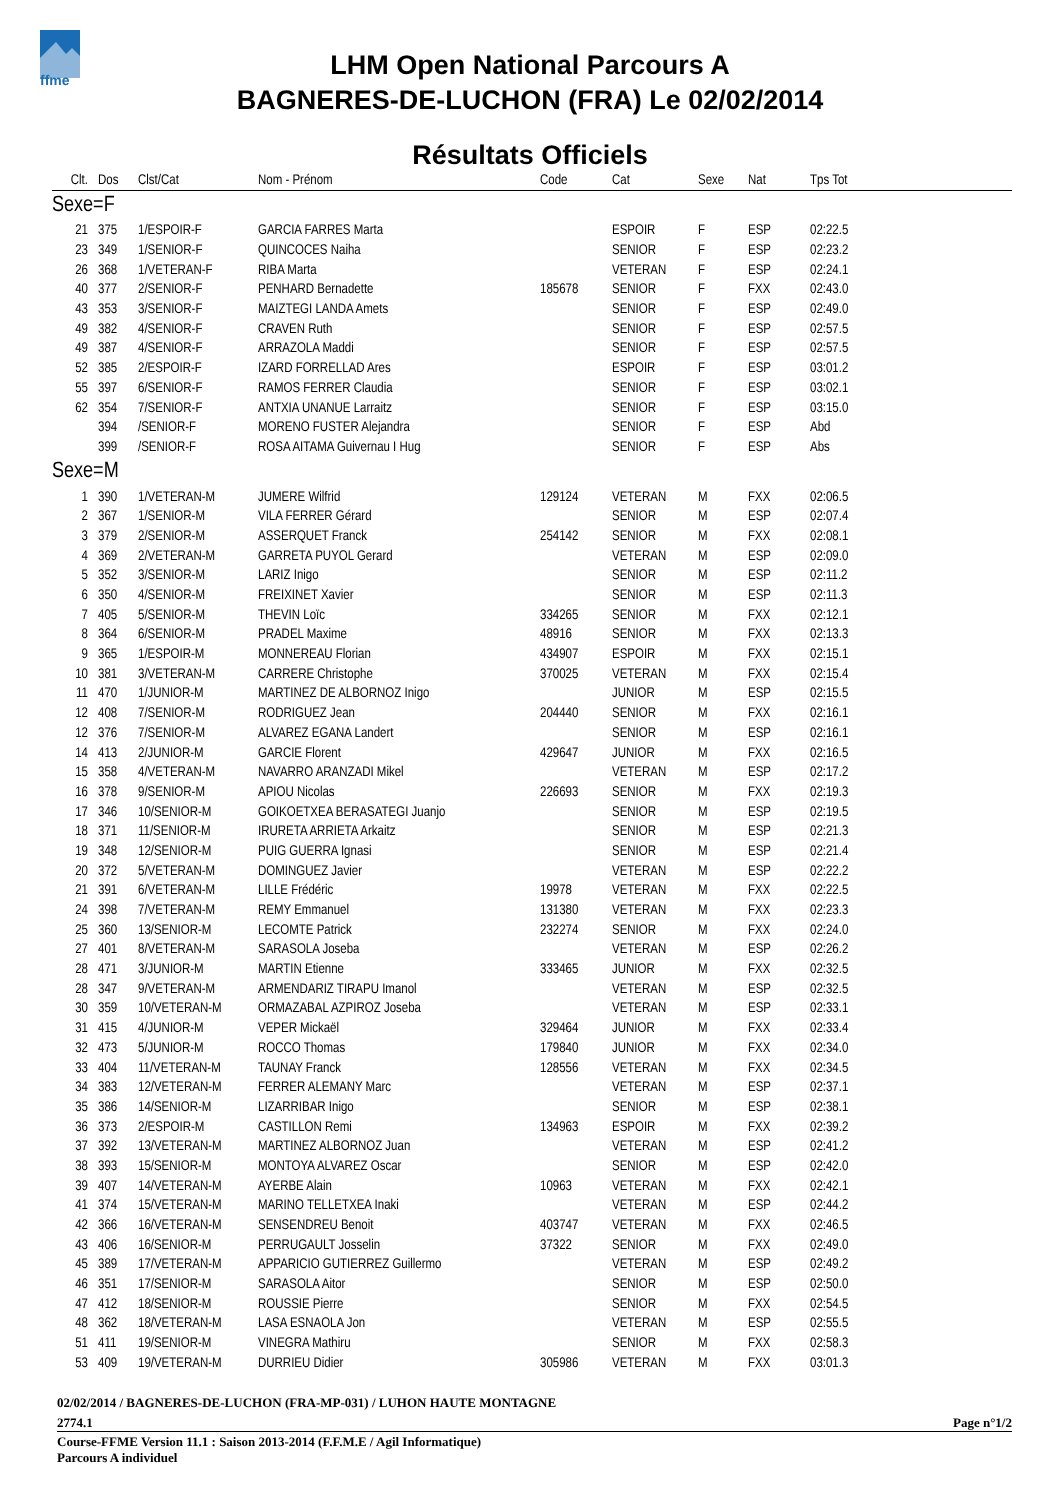ffme
LHM Open National Parcours A
BAGNERES-DE-LUCHON (FRA) Le 02/02/2014
Résultats Officiels
| Clt. | Dos | Clst/Cat | Nom - Prénom | Code | Cat | Sexe | Nat | Tps Tot |
| --- | --- | --- | --- | --- | --- | --- | --- | --- |
| Sexe=F | | | | | | | | |
| 21 | 375 | 1/ESPOIR-F | GARCIA FARRES Marta | | ESPOIR | F | ESP | 02:22.5 |
| 23 | 349 | 1/SENIOR-F | QUINCOCES Naiha | | SENIOR | F | ESP | 02:23.2 |
| 26 | 368 | 1/VETERAN-F | RIBA Marta | | VETERAN | F | ESP | 02:24.1 |
| 40 | 377 | 2/SENIOR-F | PENHARD Bernadette | 185678 | SENIOR | F | FXX | 02:43.0 |
| 43 | 353 | 3/SENIOR-F | MAIZTEGI LANDA Amets | | SENIOR | F | ESP | 02:49.0 |
| 49 | 382 | 4/SENIOR-F | CRAVEN Ruth | | SENIOR | F | ESP | 02:57.5 |
| 49 | 387 | 4/SENIOR-F | ARRAZOLA Maddi | | SENIOR | F | ESP | 02:57.5 |
| 52 | 385 | 2/ESPOIR-F | IZARD FORRELLAD Ares | | ESPOIR | F | ESP | 03:01.2 |
| 55 | 397 | 6/SENIOR-F | RAMOS FERRER Claudia | | SENIOR | F | ESP | 03:02.1 |
| 62 | 354 | 7/SENIOR-F | ANTXIA UNANUE Larraitz | | SENIOR | F | ESP | 03:15.0 |
| | 394 | /SENIOR-F | MORENO FUSTER Alejandra | | SENIOR | F | ESP | Abd |
| | 399 | /SENIOR-F | ROSA AITAMA Guivernau I Hug | | SENIOR | F | ESP | Abs |
| Sexe=M | | | | | | | | |
| 1 | 390 | 1/VETERAN-M | JUMERE Wilfrid | 129124 | VETERAN | M | FXX | 02:06.5 |
| 2 | 367 | 1/SENIOR-M | VILA FERRER Gérard | | SENIOR | M | ESP | 02:07.4 |
| 3 | 379 | 2/SENIOR-M | ASSERQUET Franck | 254142 | SENIOR | M | FXX | 02:08.1 |
| 4 | 369 | 2/VETERAN-M | GARRETA PUYOL Gerard | | VETERAN | M | ESP | 02:09.0 |
| 5 | 352 | 3/SENIOR-M | LARIZ Inigo | | SENIOR | M | ESP | 02:11.2 |
| 6 | 350 | 4/SENIOR-M | FREIXINET Xavier | | SENIOR | M | ESP | 02:11.3 |
| 7 | 405 | 5/SENIOR-M | THEVIN Loïc | 334265 | SENIOR | M | FXX | 02:12.1 |
| 8 | 364 | 6/SENIOR-M | PRADEL Maxime | 48916 | SENIOR | M | FXX | 02:13.3 |
| 9 | 365 | 1/ESPOIR-M | MONNEREAU Florian | 434907 | ESPOIR | M | FXX | 02:15.1 |
| 10 | 381 | 3/VETERAN-M | CARRERE Christophe | 370025 | VETERAN | M | FXX | 02:15.4 |
| 11 | 470 | 1/JUNIOR-M | MARTINEZ DE ALBORNOZ Inigo | | JUNIOR | M | ESP | 02:15.5 |
| 12 | 408 | 7/SENIOR-M | RODRIGUEZ Jean | 204440 | SENIOR | M | FXX | 02:16.1 |
| 12 | 376 | 7/SENIOR-M | ALVAREZ EGANA Landert | | SENIOR | M | ESP | 02:16.1 |
| 14 | 413 | 2/JUNIOR-M | GARCIE Florent | 429647 | JUNIOR | M | FXX | 02:16.5 |
| 15 | 358 | 4/VETERAN-M | NAVARRO ARANZADI Mikel | | VETERAN | M | ESP | 02:17.2 |
| 16 | 378 | 9/SENIOR-M | APIOU Nicolas | 226693 | SENIOR | M | FXX | 02:19.3 |
| 17 | 346 | 10/SENIOR-M | GOIKOETXEA BERASATEGI Juanjo | | SENIOR | M | ESP | 02:19.5 |
| 18 | 371 | 11/SENIOR-M | IRURETA ARRIETA Arkaitz | | SENIOR | M | ESP | 02:21.3 |
| 19 | 348 | 12/SENIOR-M | PUIG GUERRA Ignasi | | SENIOR | M | ESP | 02:21.4 |
| 20 | 372 | 5/VETERAN-M | DOMINGUEZ Javier | | VETERAN | M | ESP | 02:22.2 |
| 21 | 391 | 6/VETERAN-M | LILLE Frédéric | 19978 | VETERAN | M | FXX | 02:22.5 |
| 24 | 398 | 7/VETERAN-M | REMY Emmanuel | 131380 | VETERAN | M | FXX | 02:23.3 |
| 25 | 360 | 13/SENIOR-M | LECOMTE Patrick | 232274 | SENIOR | M | FXX | 02:24.0 |
| 27 | 401 | 8/VETERAN-M | SARASOLA Joseba | | VETERAN | M | ESP | 02:26.2 |
| 28 | 471 | 3/JUNIOR-M | MARTIN Etienne | 333465 | JUNIOR | M | FXX | 02:32.5 |
| 28 | 347 | 9/VETERAN-M | ARMENDARIZ TIRAPU Imanol | | VETERAN | M | ESP | 02:32.5 |
| 30 | 359 | 10/VETERAN-M | ORMAZABAL AZPIROZ Joseba | | VETERAN | M | ESP | 02:33.1 |
| 31 | 415 | 4/JUNIOR-M | VEPER Mickaël | 329464 | JUNIOR | M | FXX | 02:33.4 |
| 32 | 473 | 5/JUNIOR-M | ROCCO Thomas | 179840 | JUNIOR | M | FXX | 02:34.0 |
| 33 | 404 | 11/VETERAN-M | TAUNAY Franck | 128556 | VETERAN | M | FXX | 02:34.5 |
| 34 | 383 | 12/VETERAN-M | FERRER ALEMANY Marc | | VETERAN | M | ESP | 02:37.1 |
| 35 | 386 | 14/SENIOR-M | LIZARRIBAR Inigo | | SENIOR | M | ESP | 02:38.1 |
| 36 | 373 | 2/ESPOIR-M | CASTILLON Remi | 134963 | ESPOIR | M | FXX | 02:39.2 |
| 37 | 392 | 13/VETERAN-M | MARTINEZ ALBORNOZ Juan | | VETERAN | M | ESP | 02:41.2 |
| 38 | 393 | 15/SENIOR-M | MONTOYA ALVAREZ Oscar | | SENIOR | M | ESP | 02:42.0 |
| 39 | 407 | 14/VETERAN-M | AYERBE Alain | 10963 | VETERAN | M | FXX | 02:42.1 |
| 41 | 374 | 15/VETERAN-M | MARINO TELLETXEA Inaki | | VETERAN | M | ESP | 02:44.2 |
| 42 | 366 | 16/VETERAN-M | SENSENDREU Benoit | 403747 | VETERAN | M | FXX | 02:46.5 |
| 43 | 406 | 16/SENIOR-M | PERRUGAULT Josselin | 37322 | SENIOR | M | FXX | 02:49.0 |
| 45 | 389 | 17/VETERAN-M | APPARICIO GUTIERREZ Guillermo | | VETERAN | M | ESP | 02:49.2 |
| 46 | 351 | 17/SENIOR-M | SARASOLA Aitor | | SENIOR | M | ESP | 02:50.0 |
| 47 | 412 | 18/SENIOR-M | ROUSSIE Pierre | | SENIOR | M | FXX | 02:54.5 |
| 48 | 362 | 18/VETERAN-M | LASA ESNAOLA Jon | | VETERAN | M | ESP | 02:55.5 |
| 51 | 411 | 19/SENIOR-M | VINEGRA Mathiru | | SENIOR | M | FXX | 02:58.3 |
| 53 | 409 | 19/VETERAN-M | DURRIEU Didier | 305986 | VETERAN | M | FXX | 03:01.3 |
02/02/2014 / BAGNERES-DE-LUCHON (FRA-MP-031) / LUHON HAUTE MONTAGNE
2774.1 Page n°1/2
Course-FFME Version 11.1 : Saison 2013-2014 (F.F.M.E / Agil Informatique)
Parcours A individuel